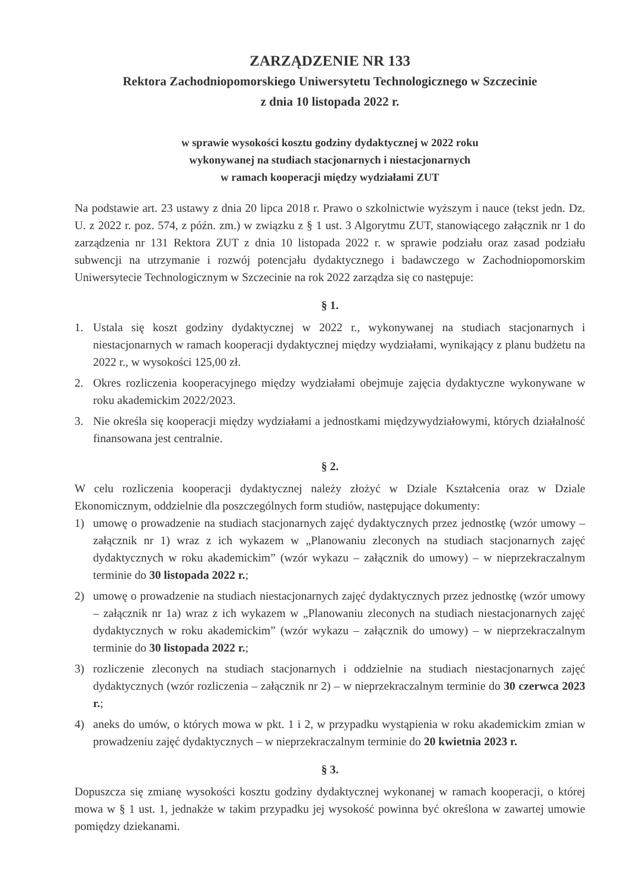ZARZĄDZENIE NR 133
Rektora Zachodniopomorskiego Uniwersytetu Technologicznego w Szczecinie
z dnia 10 listopada 2022 r.
w sprawie wysokości kosztu godziny dydaktycznej w 2022 roku
wykonywanej na studiach stacjonarnych i niestacjonarnych
w ramach kooperacji między wydziałami ZUT
Na podstawie art. 23 ustawy z dnia 20 lipca 2018 r. Prawo o szkolnictwie wyższym i nauce (tekst jedn. Dz. U. z 2022 r. poz. 574, z późn. zm.) w związku z § 1 ust. 3 Algorytmu ZUT, stanowiącego załącznik nr 1 do zarządzenia nr 131 Rektora ZUT z dnia 10 listopada 2022 r. w sprawie podziału oraz zasad podziału subwencji na utrzymanie i rozwój potencjału dydaktycznego i badawczego w Zachodniopomorskim Uniwersytecie Technologicznym w Szczecinie na rok 2022 zarządza się co następuje:
§ 1.
1. Ustala się koszt godziny dydaktycznej w 2022 r., wykonywanej na studiach stacjonarnych i niestacjonarnych w ramach kooperacji dydaktycznej między wydziałami, wynikający z planu budżetu na 2022 r., w wysokości 125,00 zł.
2. Okres rozliczenia kooperacyjnego między wydziałami obejmuje zajęcia dydaktyczne wykonywane w roku akademickim 2022/2023.
3. Nie określa się kooperacji między wydziałami a jednostkami międzywydziałowymi, których działalność finansowana jest centralnie.
§ 2.
W celu rozliczenia kooperacji dydaktycznej należy złożyć w Dziale Kształcenia oraz w Dziale Ekonomicznym, oddzielnie dla poszczególnych form studiów, następujące dokumenty:
1) umowę o prowadzenie na studiach stacjonarnych zajęć dydaktycznych przez jednostkę (wzór umowy – załącznik nr 1) wraz z ich wykazem w „Planowaniu zleconych na studiach stacjonarnych zajęć dydaktycznych w roku akademickim” (wzór wykazu – załącznik do umowy) – w nieprzekraczalnym terminie do 30 listopada 2022 r.;
2) umowę o prowadzenie na studiach niestacjonarnych zajęć dydaktycznych przez jednostkę (wzór umowy – załącznik nr 1a) wraz z ich wykazem w „Planowaniu zleconych na studiach niestacjonarnych zajęć dydaktycznych w roku akademickim” (wzór wykazu – załącznik do umowy) – w nieprzekraczalnym terminie do 30 listopada 2022 r.;
3) rozliczenie zleconych na studiach stacjonarnych i oddzielnie na studiach niestacjonarnych zajęć dydaktycznych (wzór rozliczenia – załącznik nr 2) – w nieprzekraczalnym terminie do 30 czerwca 2023 r.;
4) aneks do umów, o których mowa w pkt. 1 i 2, w przypadku wystąpienia w roku akademickim zmian w prowadzeniu zajęć dydaktycznych – w nieprzekraczalnym terminie do 20 kwietnia 2023 r.
§ 3.
Dopuszcza się zmianę wysokości kosztu godziny dydaktycznej wykonanej w ramach kooperacji, o której mowa w § 1 ust. 1, jednakże w takim przypadku jej wysokość powinna być określona w zawartej umowie pomiędzy dziekanami.